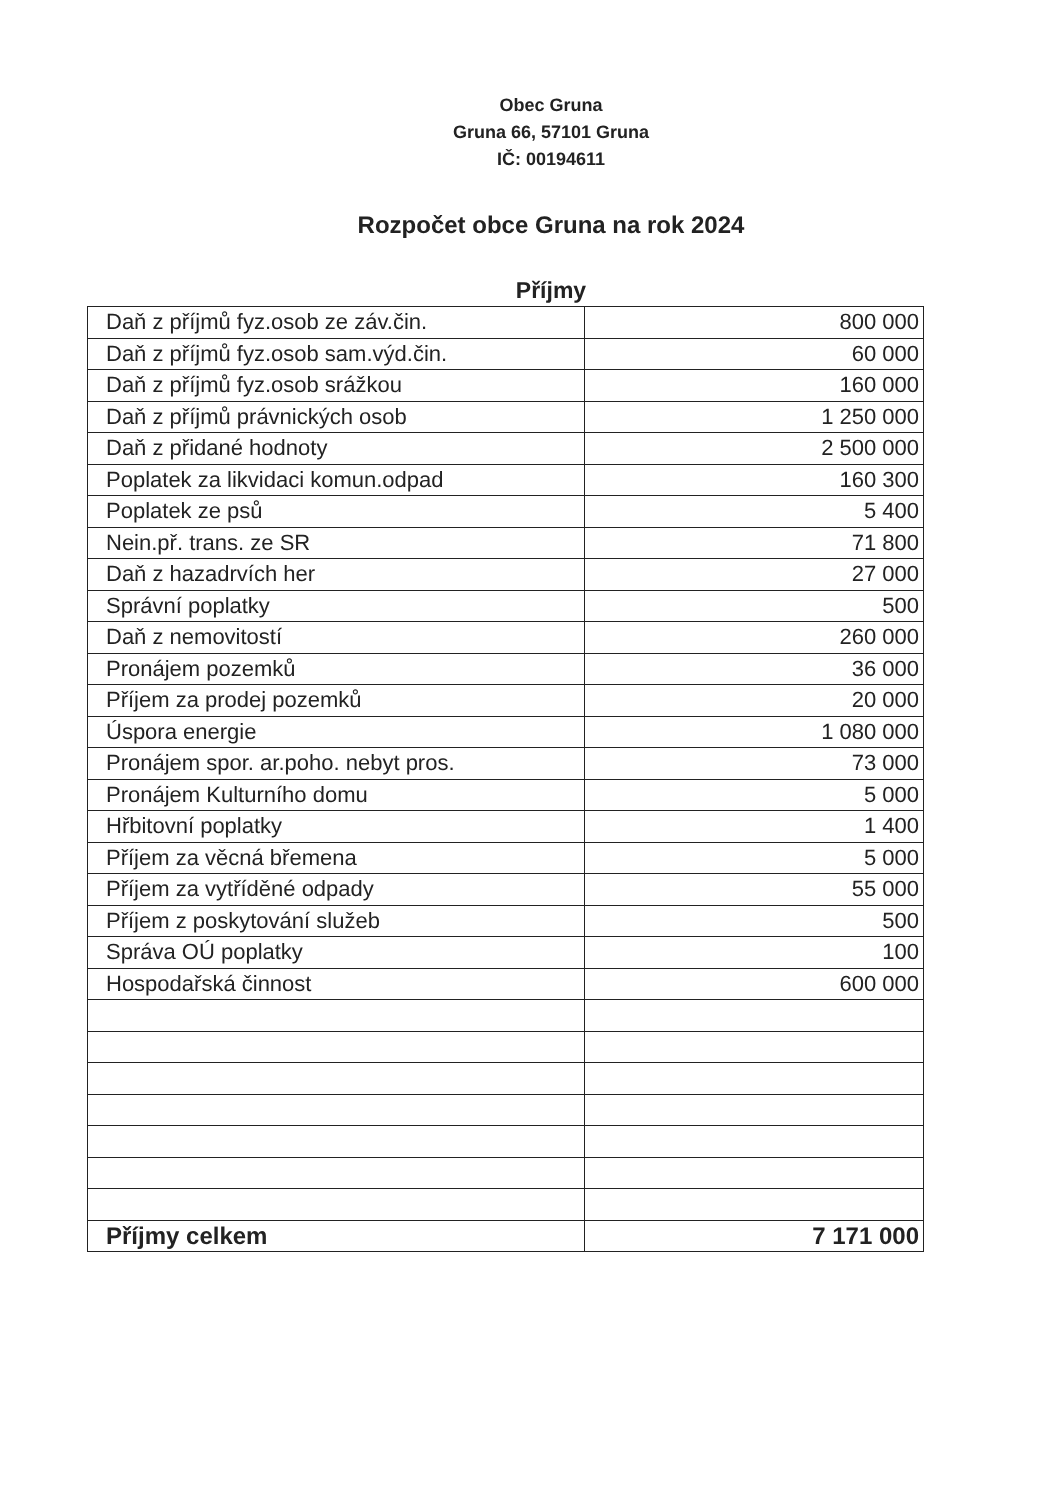Obec Gruna
Gruna 66, 57101 Gruna
IČ: 00194611
Rozpočet obce Gruna na rok 2024
Příjmy
| Daň z příjmů fyz.osob ze záv.čin. | 800 000 |
| Daň z příjmů fyz.osob sam.výd.čin. | 60 000 |
| Daň z příjmů fyz.osob srážkou | 160 000 |
| Daň z příjmů právnických osob | 1 250 000 |
| Daň z přidané hodnoty | 2 500 000 |
| Poplatek za likvidaci komun.odpad | 160 300 |
| Poplatek ze psů | 5 400 |
| Nein.př. trans. ze SR | 71 800 |
| Daň z hazadrvích her | 27 000 |
| Správní poplatky | 500 |
| Daň z nemovitostí | 260 000 |
| Pronájem pozemků | 36 000 |
| Příjem za prodej pozemků | 20 000 |
| Úspora energie | 1 080 000 |
| Pronájem spor. ar.poho. nebyt pros. | 73 000 |
| Pronájem Kulturního domu | 5 000 |
| Hřbitovní poplatky | 1 400 |
| Příjem za věcná břemena | 5 000 |
| Příjem za vytříděné odpady | 55 000 |
| Příjem z poskytování služeb | 500 |
| Správa OÚ poplatky | 100 |
| Hospodařská činnost | 600 000 |
| Příjmy celkem | 7 171 000 |